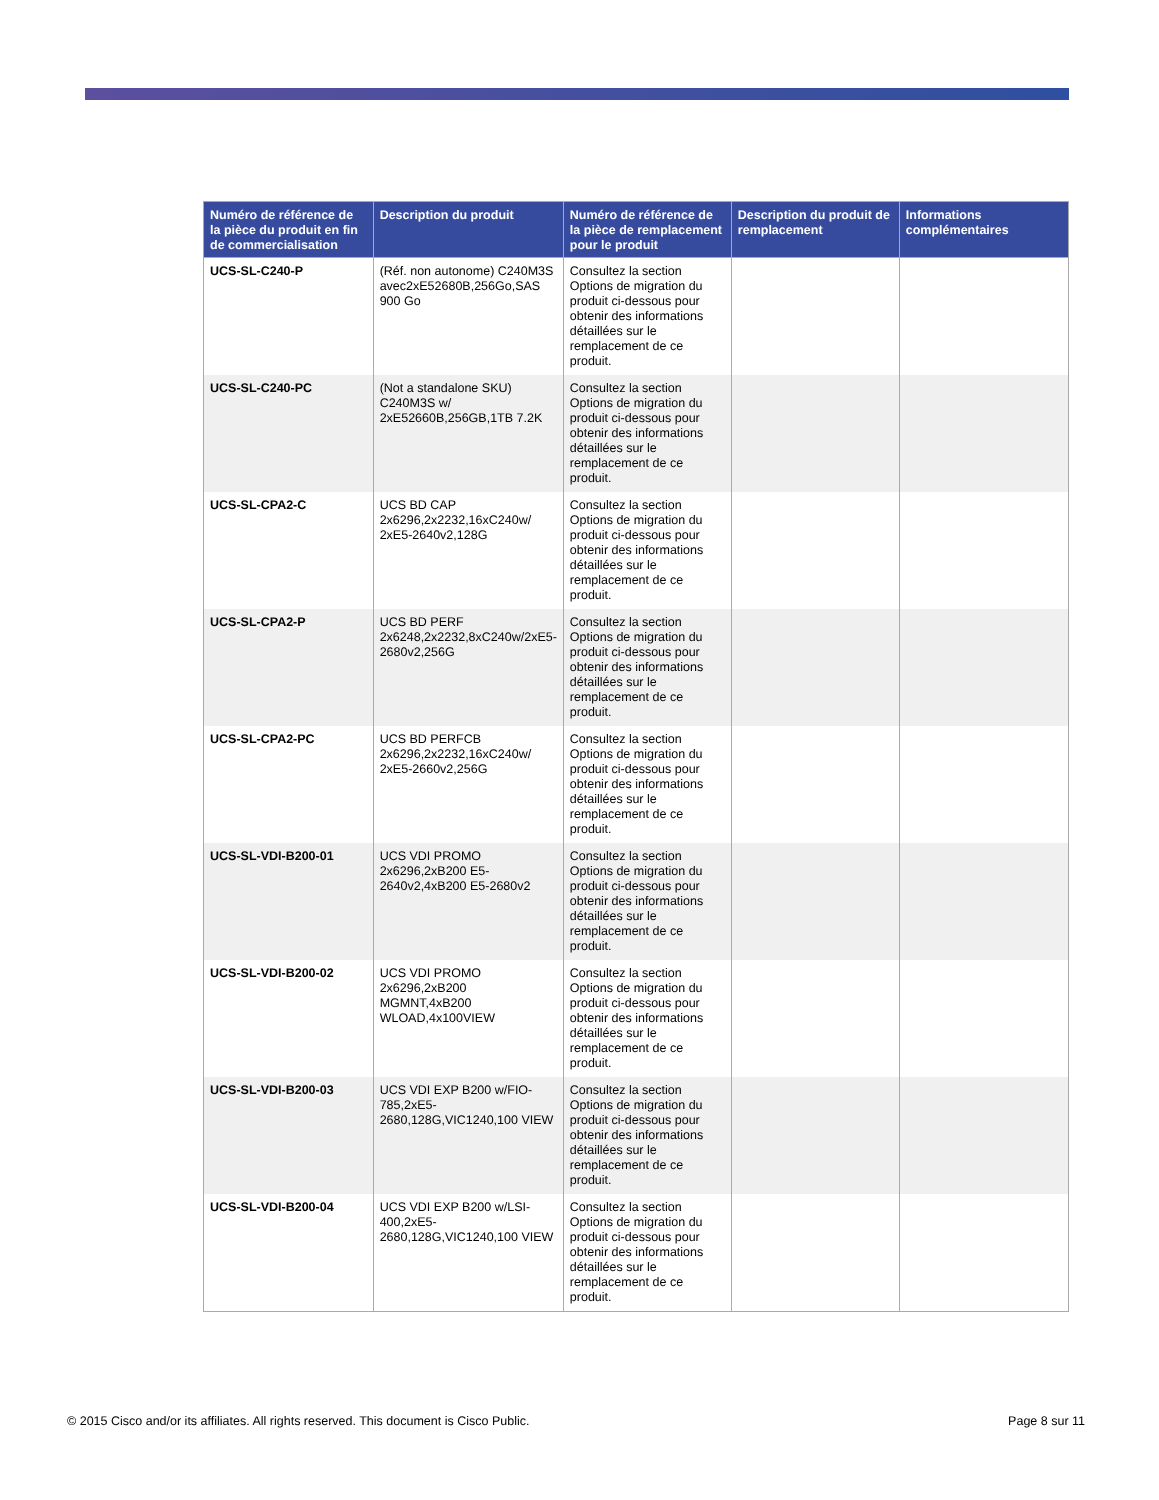| Numéro de référence de la pièce du produit en fin de commercialisation | Description du produit | Numéro de référence de la pièce de remplacement pour le produit | Description du produit de remplacement | Informations complémentaires |
| --- | --- | --- | --- | --- |
| UCS-SL-C240-P | (Réf. non autonome) C240M3S avec2xE52680B,256Go,SAS 900 Go | Consultez la section Options de migration du produit ci-dessous pour obtenir des informations détaillées sur le remplacement de ce produit. | | |
| UCS-SL-C240-PC | (Not a standalone SKU) C240M3S w/ 2xE52660B,256GB,1TB 7.2K | Consultez la section Options de migration du produit ci-dessous pour obtenir des informations détaillées sur le remplacement de ce produit. | | |
| UCS-SL-CPA2-C | UCS BD CAP 2x6296,2x2232,16xC240w/ 2xE5-2640v2,128G | Consultez la section Options de migration du produit ci-dessous pour obtenir des informations détaillées sur le remplacement de ce produit. | | |
| UCS-SL-CPA2-P | UCS BD PERF 2x6248,2x2232,8xC240w/2xE5-2680v2,256G | Consultez la section Options de migration du produit ci-dessous pour obtenir des informations détaillées sur le remplacement de ce produit. | | |
| UCS-SL-CPA2-PC | UCS BD PERFCB 2x6296,2x2232,16xC240w/ 2xE5-2660v2,256G | Consultez la section Options de migration du produit ci-dessous pour obtenir des informations détaillées sur le remplacement de ce produit. | | |
| UCS-SL-VDI-B200-01 | UCS VDI PROMO 2x6296,2xB200 E5-2640v2,4xB200 E5-2680v2 | Consultez la section Options de migration du produit ci-dessous pour obtenir des informations détaillées sur le remplacement de ce produit. | | |
| UCS-SL-VDI-B200-02 | UCS VDI PROMO 2x6296,2xB200 MGMNT,4xB200 WLOAD,4x100VIEW | Consultez la section Options de migration du produit ci-dessous pour obtenir des informations détaillées sur le remplacement de ce produit. | | |
| UCS-SL-VDI-B200-03 | UCS VDI EXP B200 w/FIO-785,2xE5-2680,128G,VIC1240,100 VIEW | Consultez la section Options de migration du produit ci-dessous pour obtenir des informations détaillées sur le remplacement de ce produit. | | |
| UCS-SL-VDI-B200-04 | UCS VDI EXP B200 w/LSI-400,2xE5-2680,128G,VIC1240,100 VIEW | Consultez la section Options de migration du produit ci-dessous pour obtenir des informations détaillées sur le remplacement de ce produit. | | |
© 2015 Cisco and/or its affiliates. All rights reserved. This document is Cisco Public. Page 8 sur 11